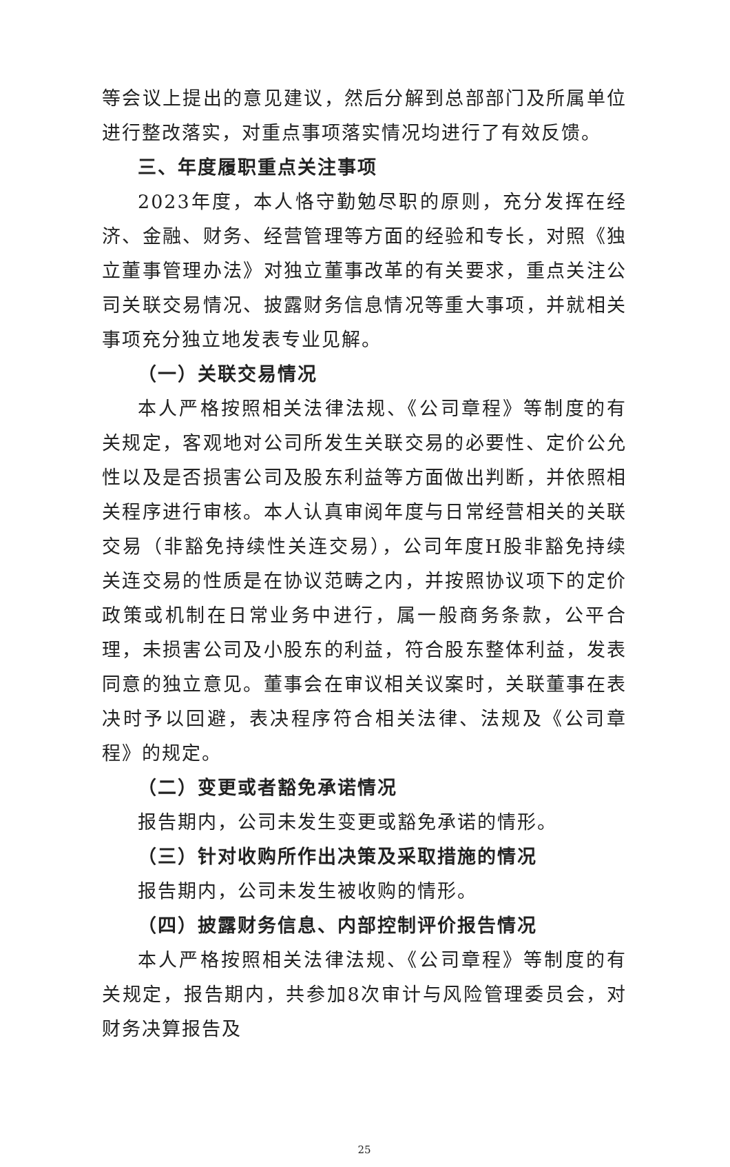等会议上提出的意见建议，然后分解到总部部门及所属单位进行整改落实，对重点事项落实情况均进行了有效反馈。
三、年度履职重点关注事项
2023年度，本人恪守勤勉尽职的原则，充分发挥在经济、金融、财务、经营管理等方面的经验和专长，对照《独立董事管理办法》对独立董事改革的有关要求，重点关注公司关联交易情况、披露财务信息情况等重大事项，并就相关事项充分独立地发表专业见解。
（一）关联交易情况
本人严格按照相关法律法规、《公司章程》等制度的有关规定，客观地对公司所发生关联交易的必要性、定价公允性以及是否损害公司及股东利益等方面做出判断，并依照相关程序进行审核。本人认真审阅年度与日常经营相关的关联交易（非豁免持续性关连交易），公司年度H股非豁免持续关连交易的性质是在协议范畴之内，并按照协议项下的定价政策或机制在日常业务中进行，属一般商务条款，公平合理，未损害公司及小股东的利益，符合股东整体利益，发表同意的独立意见。董事会在审议相关议案时，关联董事在表决时予以回避，表决程序符合相关法律、法规及《公司章程》的规定。
（二）变更或者豁免承诺情况
报告期内，公司未发生变更或豁免承诺的情形。
（三）针对收购所作出决策及采取措施的情况
报告期内，公司未发生被收购的情形。
（四）披露财务信息、内部控制评价报告情况
本人严格按照相关法律法规、《公司章程》等制度的有关规定，报告期内，共参加8次审计与风险管理委员会，对财务决算报告及
25